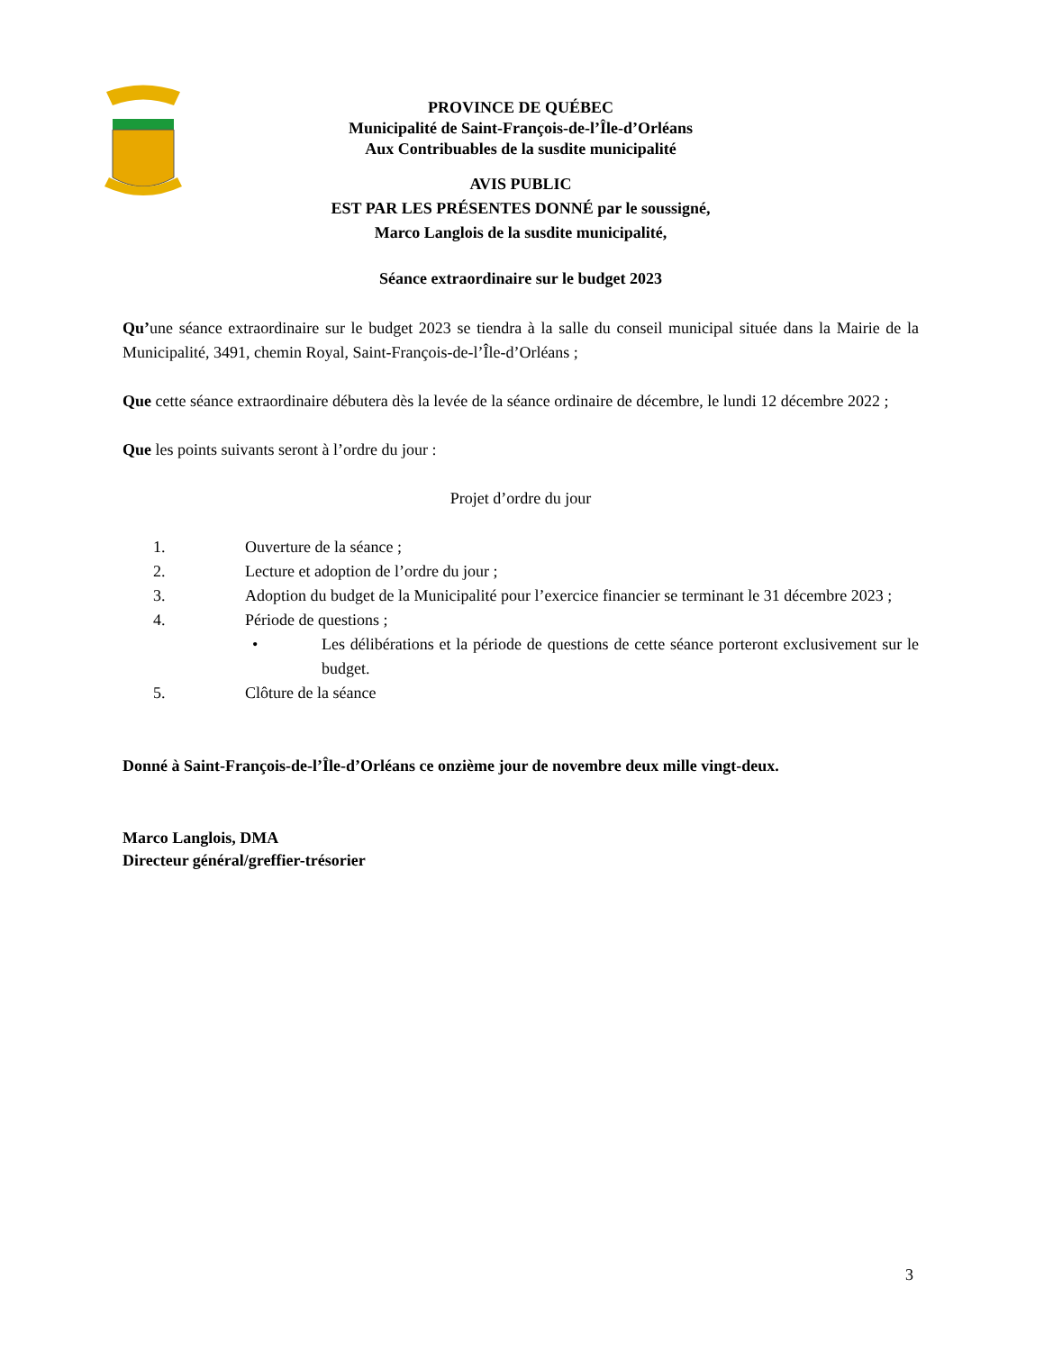PROVINCE DE QUÉBEC
Municipalité de Saint-François-de-l’Île-d’Orléans
Aux Contribuables de la susdite municipalité
AVIS PUBLIC
EST PAR LES PRÉSENTES DONNÉ par le soussigné,
Marco Langlois de la susdite municipalité,
Séance extraordinaire sur le budget 2023
Qu’une séance extraordinaire sur le budget 2023 se tiendra à la salle du conseil municipal située dans la Mairie de la Municipalité, 3491, chemin Royal, Saint-François-de-l’Île-d’Orléans ;
Que cette séance extraordinaire débutera dès la levée de la séance ordinaire de décembre, le lundi 12 décembre 2022 ;
Que les points suivants seront à l’ordre du jour :
Projet d’ordre du jour
1. Ouverture de la séance ;
2. Lecture et adoption de l’ordre du jour ;
3. Adoption du budget de la Municipalité pour l’exercice financier se terminant le 31 décembre 2023 ;
4. Période de questions ;
• Les délibérations et la période de questions de cette séance porteront exclusivement sur le budget.
5. Clôture de la séance
Donné à Saint-François-de-l’Île-d’Orléans ce onzième jour de novembre deux mille vingt-deux.
Marco Langlois, DMA
Directeur général/greffier-trésorier
3